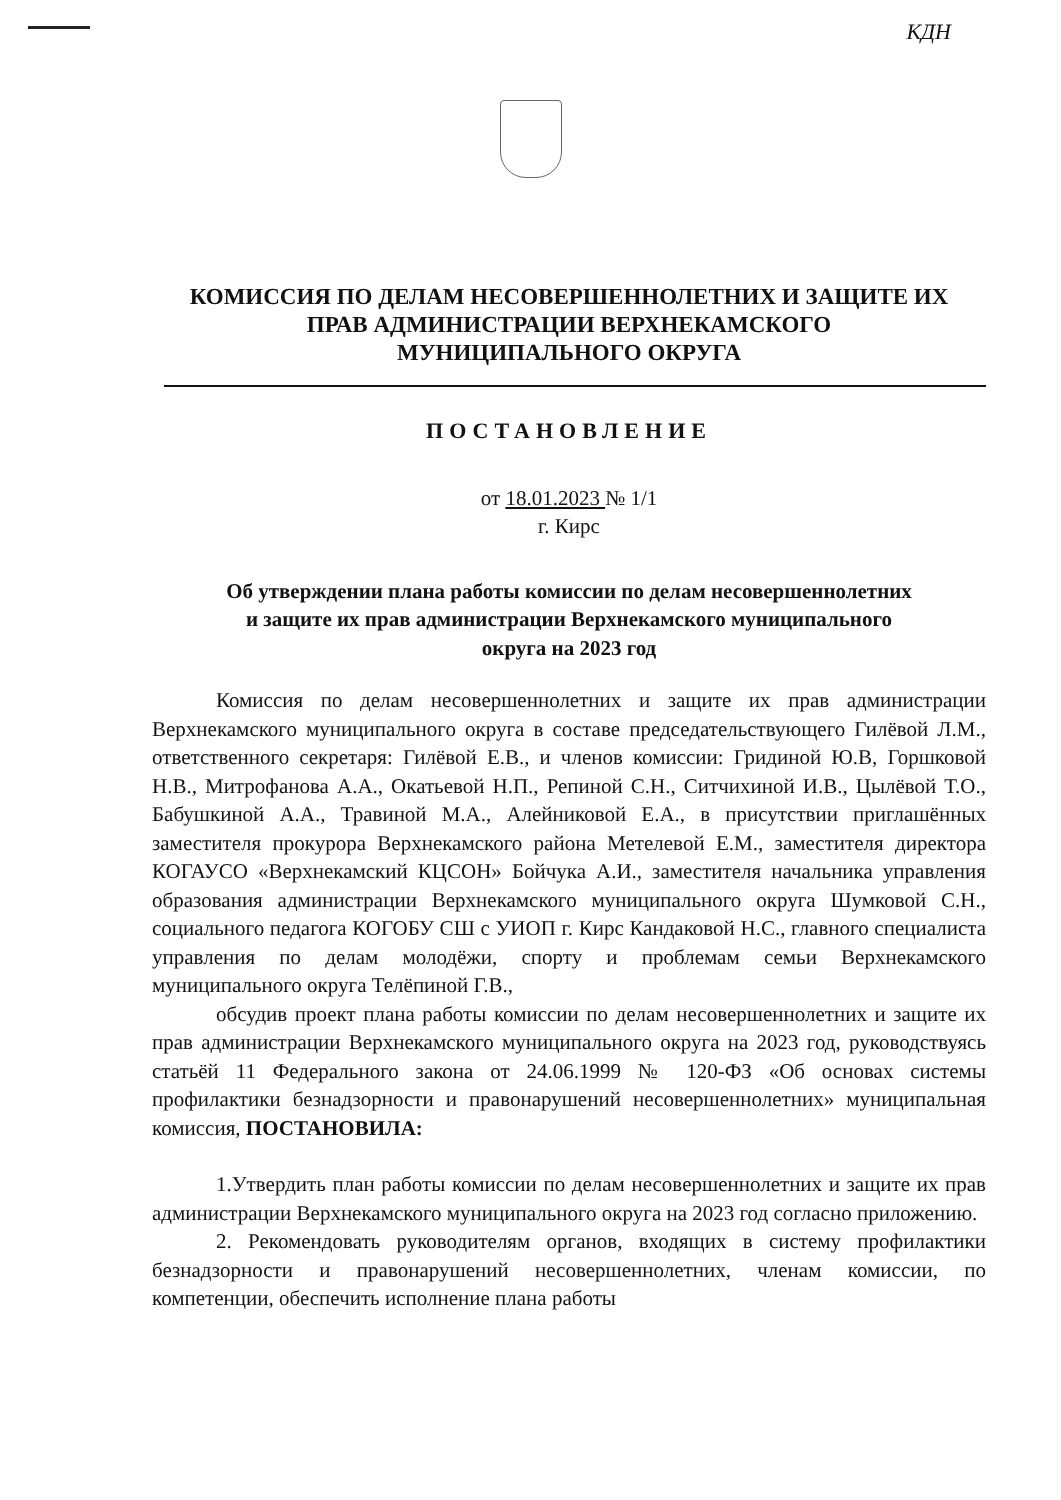КДН
КОМИССИЯ ПО ДЕЛАМ НЕСОВЕРШЕННОЛЕТНИХ И ЗАЩИТЕ ИХ
ПРАВ АДМИНИСТРАЦИИ ВЕРХНЕКАМСКОГО
МУНИЦИПАЛЬНОГО ОКРУГА
ПОСТАНОВЛЕНИЕ
от 18.01.2023 № 1/1
г. Кирс
Об утверждении плана работы комиссии по делам несовершеннолетних
и защите их прав администрации Верхнекамского муниципального
округа на 2023 год
Комиссия по делам несовершеннолетних и защите их прав администрации Верхнекамского муниципального округа в составе председательствующего Гилёвой Л.М., ответственного секретаря: Гилёвой Е.В., и членов комиссии: Гридиной Ю.В, Горшковой Н.В., Митрофанова А.А., Окатьевой Н.П., Репиной С.Н., Ситчихиной И.В., Цылёвой Т.О., Бабушкиной А.А., Травиной М.А., Алейниковой Е.А., в присутствии приглашённых заместителя прокурора Верхнекамского района Метелевой Е.М., заместителя директора КОГАУСО «Верхнекамский КЦСОН» Бойчука А.И., заместителя начальника управления образования администрации Верхнекамского муниципального округа Шумковой С.Н., социального педагога КОГОБУ СШ с УИОП г. Кирс Кандаковой Н.С., главного специалиста управления по делам молодёжи, спорту и проблемам семьи Верхнекамского муниципального округа Телёпиной Г.В.,
обсудив проект плана работы комиссии по делам несовершеннолетних и защите их прав администрации Верхнекамского муниципального округа на 2023 год, руководствуясь статьёй 11 Федерального закона от 24.06.1999 № 120-ФЗ «Об основах системы профилактики безнадзорности и правонарушений несовершеннолетних» муниципальная комиссия, ПОСТАНОВИЛА:
1.Утвердить план работы комиссии по делам несовершеннолетних и защите их прав администрации Верхнекамского муниципального округа на 2023 год согласно приложению.
2. Рекомендовать руководителям органов, входящих в систему профилактики безнадзорности и правонарушений несовершеннолетних, членам комиссии, по компетенции, обеспечить исполнение плана работы